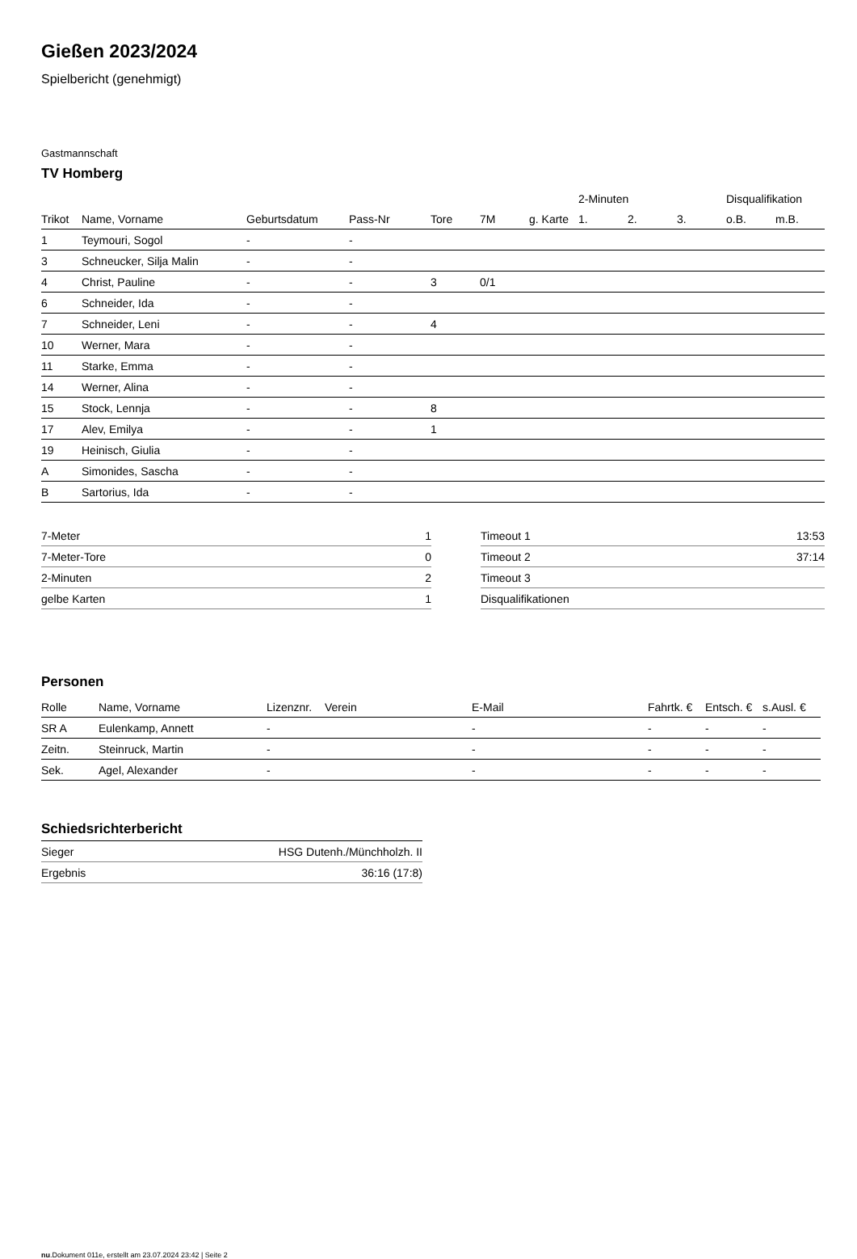Gießen 2023/2024
Spielbericht (genehmigt)
Gastmannschaft
TV Homberg
| | | | | | | | 2-Minuten | | | Disqualifikation | |
| --- | --- | --- | --- | --- | --- | --- | --- | --- | --- | --- | --- |
| Trikot | Name, Vorname | Geburtsdatum | Pass-Nr | Tore | 7M | g. Karte | 1. | 2. | 3. | o.B. | m.B. |
| 1 | Teymouri, Sogol | - | - | | | | | | | | |
| 3 | Schneucker, Silja Malin | - | - | | | | | | | | |
| 4 | Christ, Pauline | - | - | 3 | 0/1 | | | | | | |
| 6 | Schneider, Ida | - | - | | | | | | | | |
| 7 | Schneider, Leni | - | - | 4 | | | | | | | |
| 10 | Werner, Mara | - | - | | | | | | | | |
| 11 | Starke, Emma | - | - | | | | | | | | |
| 14 | Werner, Alina | - | - | | | | | | | | |
| 15 | Stock, Lennja | - | - | 8 | | | | | | | |
| 17 | Alev, Emilya | - | - | 1 | | | | | | | |
| 19 | Heinisch, Giulia | - | - | | | | | | | | |
| A | Simonides, Sascha | - | - | | | | | | | | |
| B | Sartorius, Ida | - | - | | | | | | | | |
| 7-Meter | 1 |
| 7-Meter-Tore | 0 |
| 2-Minuten | 2 |
| gelbe Karten | 1 |
| Timeout 1 | 13:53 |
| Timeout 2 | 37:14 |
| Timeout 3 | |
| Disqualifikationen | |
Personen
| Rolle | Name, Vorname | Lizenznr. | Verein | E-Mail | Fahrtk. € | Entsch. € | s.Ausl. € |
| --- | --- | --- | --- | --- | --- | --- | --- |
| SR A | Eulenkamp, Annett | - | | - | - | - | - |
| Zeitn. | Steinruck, Martin | - | | - | - | - | - |
| Sek. | Agel, Alexander | - | | - | - | - | - |
Schiedsrichterbericht
| Sieger | HSG Dutenh./Münchholzh. II |
| Ergebnis | 36:16 (17:8) |
nu.Dokument 011e, erstellt am 23.07.2024 23:42 | Seite 2